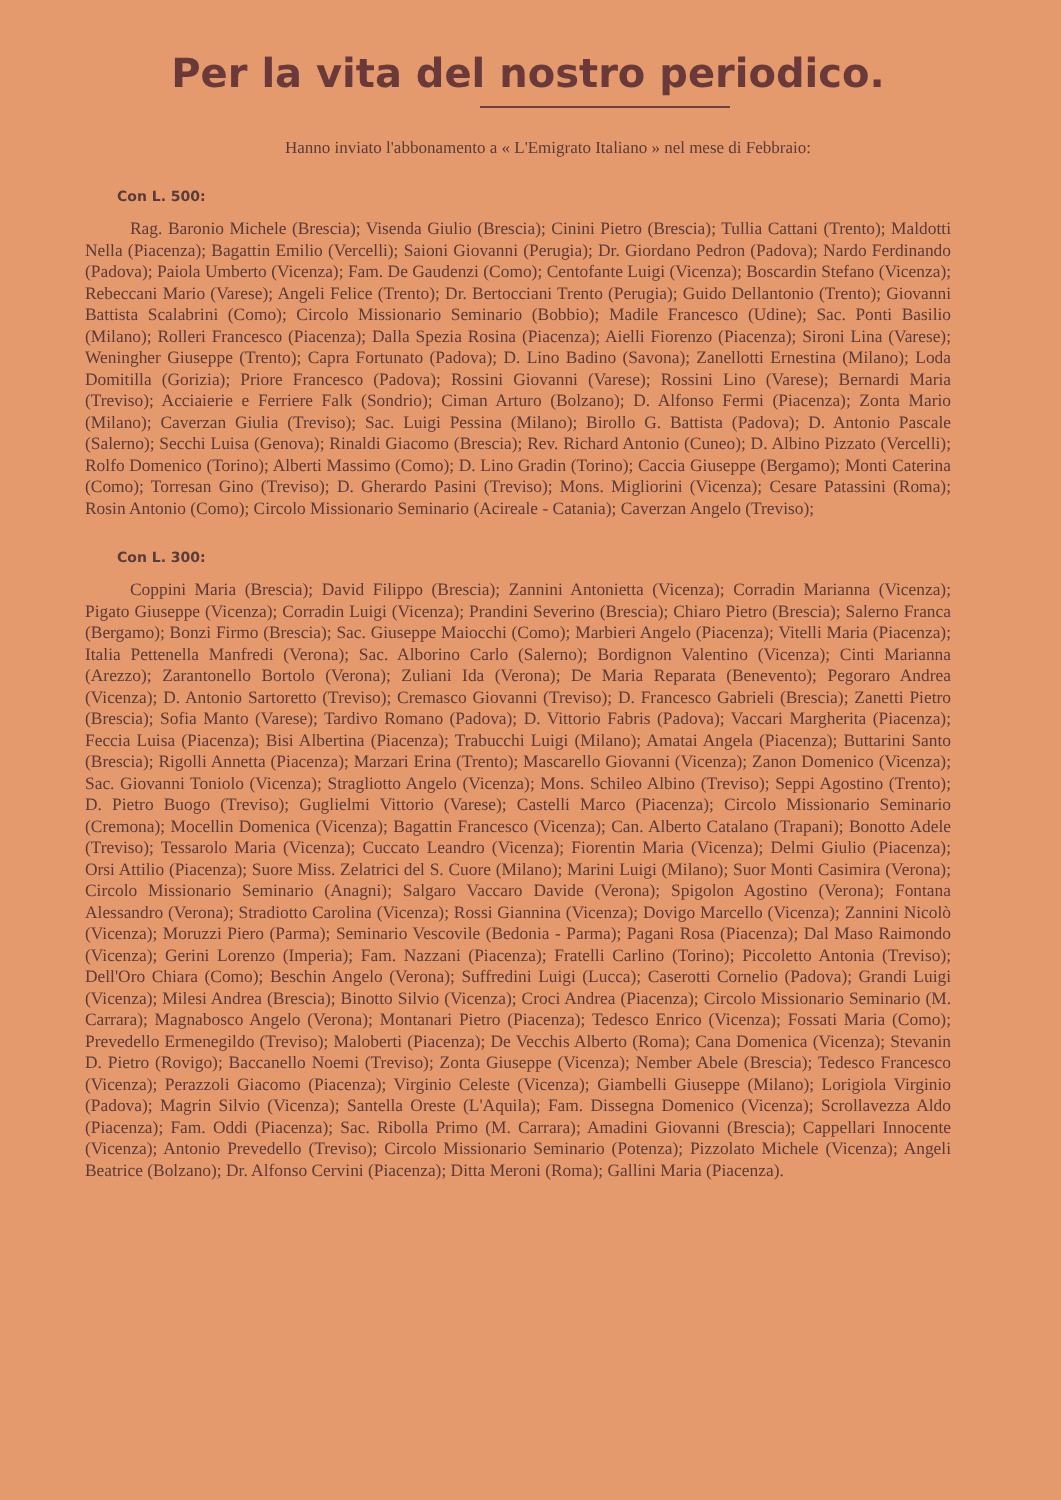Per la vita del nostro periodico.
Hanno inviato l'abbonamento a « L'Emigrato Italiano » nel mese di Febbraio:
Con L. 500:
Rag. Baronio Michele (Brescia); Visenda Giulio (Brescia); Cinini Pietro (Brescia); Tullia Cattani (Trento); Maldotti Nella (Piacenza); Bagattin Emilio (Vercelli); Saioni Giovanni (Perugia); Dr. Giordano Pedron (Padova); Nardo Ferdinando (Padova); Paiola Umberto (Vicenza); Fam. De Gaudenzi (Como); Centofante Luigi (Vicenza); Boscardin Stefano (Vicenza); Rebeccani Mario (Varese); Angeli Felice (Trento); Dr. Bertocciani Trento (Perugia); Guido Dellantonio (Trento); Giovanni Battista Scalabrini (Como); Circolo Missionario Seminario (Bobbio); Madile Francesco (Udine); Sac. Ponti Basilio (Milano); Rolleri Francesco (Piacenza); Dalla Spezia Rosina (Piacenza); Aielli Fiorenzo (Piacenza); Sironi Lina (Varese); Weningher Giuseppe (Trento); Capra Fortunato (Padova); D. Lino Badino (Savona); Zanellotti Ernestina (Milano); Loda Domitilla (Gorizia); Priore Francesco (Padova); Rossini Giovanni (Varese); Rossini Lino (Varese); Bernardi Maria (Treviso); Acciaierie e Ferriere Falk (Sondrio); Ciman Arturo (Bolzano); D. Alfonso Fermi (Piacenza); Zonta Mario (Milano); Caverzan Giulia (Treviso); Sac. Luigi Pessina (Milano); Birollo G. Battista (Padova); D. Antonio Pascale (Salerno); Secchi Luisa (Genova); Rinaldi Giacomo (Brescia); Rev. Richard Antonio (Cuneo); D. Albino Pizzato (Vercelli); Rolfo Domenico (Torino); Alberti Massimo (Como); D. Lino Gradin (Torino); Caccia Giuseppe (Bergamo); Monti Caterina (Como); Torresan Gino (Treviso); D. Gherardo Pasini (Treviso); Mons. Migliorini (Vicenza); Cesare Patassini (Roma); Rosin Antonio (Como); Circolo Missionario Seminario (Acireale - Catania); Caverzan Angelo (Treviso);
Con L. 300:
Coppini Maria (Brescia); David Filippo (Brescia); Zannini Antonietta (Vicenza); Corradin Marianna (Vicenza); Pigato Giuseppe (Vicenza); Corradin Luigi (Vicenza); Prandini Severino (Brescia); Chiaro Pietro (Brescia); Salerno Franca (Bergamo); Bonzi Firmo (Brescia); Sac. Giuseppe Maiocchi (Como); Marbieri Angelo (Piacenza); Vitelli Maria (Piacenza); Italia Pettenella Manfredi (Verona); Sac. Alborino Carlo (Salerno); Bordignon Valentino (Vicenza); Cinti Marianna (Arezzo); Zarantonello Bortolo (Verona); Zuliani Ida (Verona); De Maria Reparata (Benevento); Pegoraro Andrea (Vicenza); D. Antonio Sartoretto (Treviso); Cremasco Giovanni (Treviso); D. Francesco Gabrieli (Brescia); Zanetti Pietro (Brescia); Sofia Manto (Varese); Tardivo Romano (Padova); D. Vittorio Fabris (Padova); Vaccari Margherita (Piacenza); Feccia Luisa (Piacenza); Bisi Albertina (Piacenza); Trabucchi Luigi (Milano); Amatai Angela (Piacenza); Buttarini Santo (Brescia); Rigolli Annetta (Piacenza); Marzari Erina (Trento); Mascarello Giovanni (Vicenza); Zanon Domenico (Vicenza); Sac. Giovanni Toniolo (Vicenza); Stragliotto Angelo (Vicenza); Mons. Schileo Albino (Treviso); Seppi Agostino (Trento); D. Pietro Buogo (Treviso); Guglielmi Vittorio (Varese); Castelli Marco (Piacenza); Circolo Missionario Seminario (Cremona); Mocellin Domenica (Vicenza); Bagattin Francesco (Vicenza); Can. Alberto Catalano (Trapani); Bonotto Adele (Treviso); Tessarolo Maria (Vicenza); Cuccato Leandro (Vicenza); Fiorentin Maria (Vicenza); Delmi Giulio (Piacenza); Orsi Attilio (Piacenza); Suore Miss. Zelatrici del S. Cuore (Milano); Marini Luigi (Milano); Suor Monti Casimira (Verona); Circolo Missionario Seminario (Anagni); Salgaro Vaccaro Davide (Verona); Spigolon Agostino (Verona); Fontana Alessandro (Verona); Stradiotto Carolina (Vicenza); Rossi Giannina (Vicenza); Dovigo Marcello (Vicenza); Zannini Nicolò (Vicenza); Moruzzi Piero (Parma); Seminario Vescovile (Bedonia - Parma); Pagani Rosa (Piacenza); Dal Maso Raimondo (Vicenza); Gerini Lorenzo (Imperia); Fam. Nazzani (Piacenza); Fratelli Carlino (Torino); Piccoletto Antonia (Treviso); Dell'Oro Chiara (Como); Beschin Angelo (Verona); Suffredini Luigi (Lucca); Caserotti Cornelio (Padova); Grandi Luigi (Vicenza); Milesi Andrea (Brescia); Binotto Silvio (Vicenza); Croci Andrea (Piacenza); Circolo Missionario Seminario (M. Carrara); Magnabosco Angelo (Verona); Montanari Pietro (Piacenza); Tedesco Enrico (Vicenza); Fossati Maria (Como); Prevedello Ermenegildo (Treviso); Maloberti (Piacenza); De Vecchis Alberto (Roma); Cana Domenica (Vicenza); Stevanin D. Pietro (Rovigo); Baccanello Noemi (Treviso); Zonta Giuseppe (Vicenza); Nember Abele (Brescia); Tedesco Francesco (Vicenza); Perazzoli Giacomo (Piacenza); Virginio Celeste (Vicenza); Giambelli Giuseppe (Milano); Lorigiola Virginio (Padova); Magrin Silvio (Vicenza); Santella Oreste (L'Aquila); Fam. Dissegna Domenico (Vicenza); Scrollavezza Aldo (Piacenza); Fam. Oddi (Piacenza); Sac. Ribolla Primo (M. Carrara); Amadini Giovanni (Brescia); Cappellari Innocente (Vicenza); Antonio Prevedello (Treviso); Circolo Missionario Seminario (Potenza); Pizzolato Michele (Vicenza); Angeli Beatrice (Bolzano); Dr. Alfonso Cervini (Piacenza); Ditta Meroni (Roma); Gallini Maria (Piacenza).